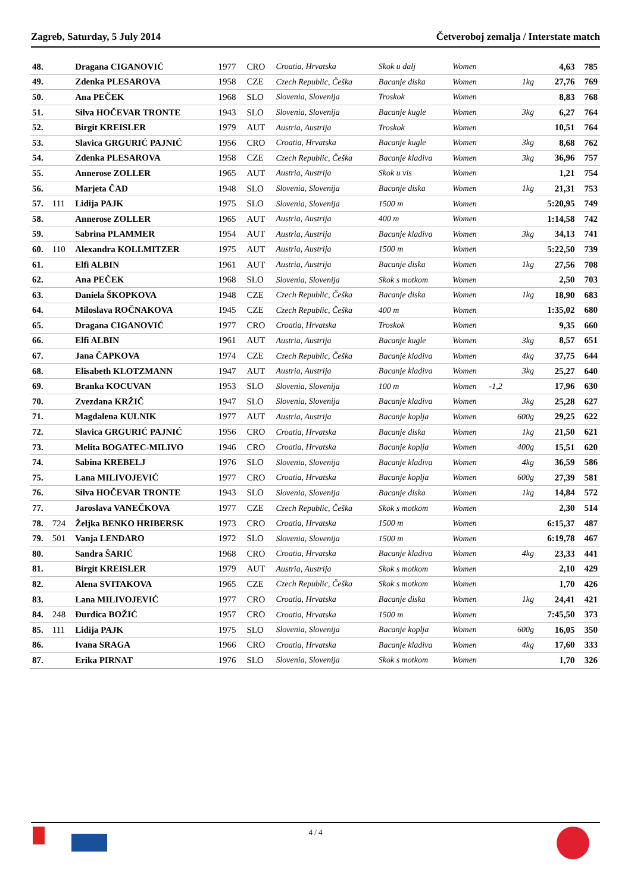Zagreb, Saturday, 5 July 2014 Četveroboj zemalja / Interstate match
| 48. | | Dragana CIGANOVIĆ | 1977 | CRO | Croatia, Hrvatska | Skok u dalj | Women | | | 4,63 | 785 |
| 49. | | Zdenka PLESAROVA | 1958 | CZE | Czech Republic, Češka | Bacanje diska | Women | | 1kg | 27,76 | 769 |
| 50. | | Ana PEČEK | 1968 | SLO | Slovenia, Slovenija | Troskok | Women | | | 8,83 | 768 |
| 51. | | Silva HOČEVAR TRONTE | 1943 | SLO | Slovenia, Slovenija | Bacanje kugle | Women | | 3kg | 6,27 | 764 |
| 52. | | Birgit KREISLER | 1979 | AUT | Austria, Austrija | Troskok | Women | | | 10,51 | 764 |
| 53. | | Slavica GRGURIĆ PAJNIĆ | 1956 | CRO | Croatia, Hrvatska | Bacanje kugle | Women | | 3kg | 8,68 | 762 |
| 54. | | Zdenka PLESAROVA | 1958 | CZE | Czech Republic, Češka | Bacanje kladiva | Women | | 3kg | 36,96 | 757 |
| 55. | | Annerose ZOLLER | 1965 | AUT | Austria, Austrija | Skok u vis | Women | | | 1,21 | 754 |
| 56. | | Marjeta ČAD | 1948 | SLO | Slovenia, Slovenija | Bacanje diska | Women | | 1kg | 21,31 | 753 |
| 57. | 111 | Lidija PAJK | 1975 | SLO | Slovenia, Slovenija | 1500 m | Women | | | 5:20,95 | 749 |
| 58. | | Annerose ZOLLER | 1965 | AUT | Austria, Austrija | 400 m | Women | | | 1:14,58 | 742 |
| 59. | | Sabrina PLAMMER | 1954 | AUT | Austria, Austrija | Bacanje kladiva | Women | | 3kg | 34,13 | 741 |
| 60. | 110 | Alexandra KOLLMITZER | 1975 | AUT | Austria, Austrija | 1500 m | Women | | | 5:22,50 | 739 |
| 61. | | Elfi ALBIN | 1961 | AUT | Austria, Austrija | Bacanje diska | Women | | 1kg | 27,56 | 708 |
| 62. | | Ana PEČEK | 1968 | SLO | Slovenia, Slovenija | Skok s motkom | Women | | | 2,50 | 703 |
| 63. | | Daniela ŠKOPKOVA | 1948 | CZE | Czech Republic, Češka | Bacanje diska | Women | | 1kg | 18,90 | 683 |
| 64. | | Miloslava ROČNAKOVA | 1945 | CZE | Czech Republic, Češka | 400 m | Women | | | 1:35,02 | 680 |
| 65. | | Dragana CIGANOVIĆ | 1977 | CRO | Croatia, Hrvatska | Troskok | Women | | | 9,35 | 660 |
| 66. | | Elfi ALBIN | 1961 | AUT | Austria, Austrija | Bacanje kugle | Women | | 3kg | 8,57 | 651 |
| 67. | | Jana ČAPKOVA | 1974 | CZE | Czech Republic, Češka | Bacanje kladiva | Women | | 4kg | 37,75 | 644 |
| 68. | | Elisabeth KLOTZMANN | 1947 | AUT | Austria, Austrija | Bacanje kladiva | Women | | 3kg | 25,27 | 640 |
| 69. | | Branka KOCUVAN | 1953 | SLO | Slovenia, Slovenija | 100 m | Women | -1,2 | | 17,96 | 630 |
| 70. | | Zvezdana KRŽIČ | 1947 | SLO | Slovenia, Slovenija | Bacanje kladiva | Women | | 3kg | 25,28 | 627 |
| 71. | | Magdalena KULNIK | 1977 | AUT | Austria, Austrija | Bacanje koplja | Women | | 600g | 29,25 | 622 |
| 72. | | Slavica GRGURIĆ PAJNIĆ | 1956 | CRO | Croatia, Hrvatska | Bacanje diska | Women | | 1kg | 21,50 | 621 |
| 73. | | Melita BOGATEC-MILIVO | 1946 | CRO | Croatia, Hrvatska | Bacanje koplja | Women | | 400g | 15,51 | 620 |
| 74. | | Sabina KREBELJ | 1976 | SLO | Slovenia, Slovenija | Bacanje kladiva | Women | | 4kg | 36,59 | 586 |
| 75. | | Lana MILIVOJEVIĆ | 1977 | CRO | Croatia, Hrvatska | Bacanje koplja | Women | | 600g | 27,39 | 581 |
| 76. | | Silva HOČEVAR TRONTE | 1943 | SLO | Slovenia, Slovenija | Bacanje diska | Women | | 1kg | 14,84 | 572 |
| 77. | | Jaroslava VANEČKOVA | 1977 | CZE | Czech Republic, Češka | Skok s motkom | Women | | | 2,30 | 514 |
| 78. | 724 | Željka BENKO HRIBERSK | 1973 | CRO | Croatia, Hrvatska | 1500 m | Women | | | 6:15,37 | 487 |
| 79. | 501 | Vanja LENDARO | 1972 | SLO | Slovenia, Slovenija | 1500 m | Women | | | 6:19,78 | 467 |
| 80. | | Sandra ŠARIĆ | 1968 | CRO | Croatia, Hrvatska | Bacanje kladiva | Women | | 4kg | 23,33 | 441 |
| 81. | | Birgit KREISLER | 1979 | AUT | Austria, Austrija | Skok s motkom | Women | | | 2,10 | 429 |
| 82. | | Alena SVITAKOVA | 1965 | CZE | Czech Republic, Češka | Skok s motkom | Women | | | 1,70 | 426 |
| 83. | | Lana MILIVOJEVIĆ | 1977 | CRO | Croatia, Hrvatska | Bacanje diska | Women | | 1kg | 24,41 | 421 |
| 84. | 248 | Đurđica BOŽIĆ | 1957 | CRO | Croatia, Hrvatska | 1500 m | Women | | | 7:45,50 | 373 |
| 85. | 111 | Lidija PAJK | 1975 | SLO | Slovenia, Slovenija | Bacanje koplja | Women | | 600g | 16,05 | 350 |
| 86. | | Ivana SRAGA | 1966 | CRO | Croatia, Hrvatska | Bacanje kladiva | Women | | 4kg | 17,60 | 333 |
| 87. | | Erika PIRNAT | 1976 | SLO | Slovenia, Slovenija | Skok s motkom | Women | | | 1,70 | 326 |
4 / 4